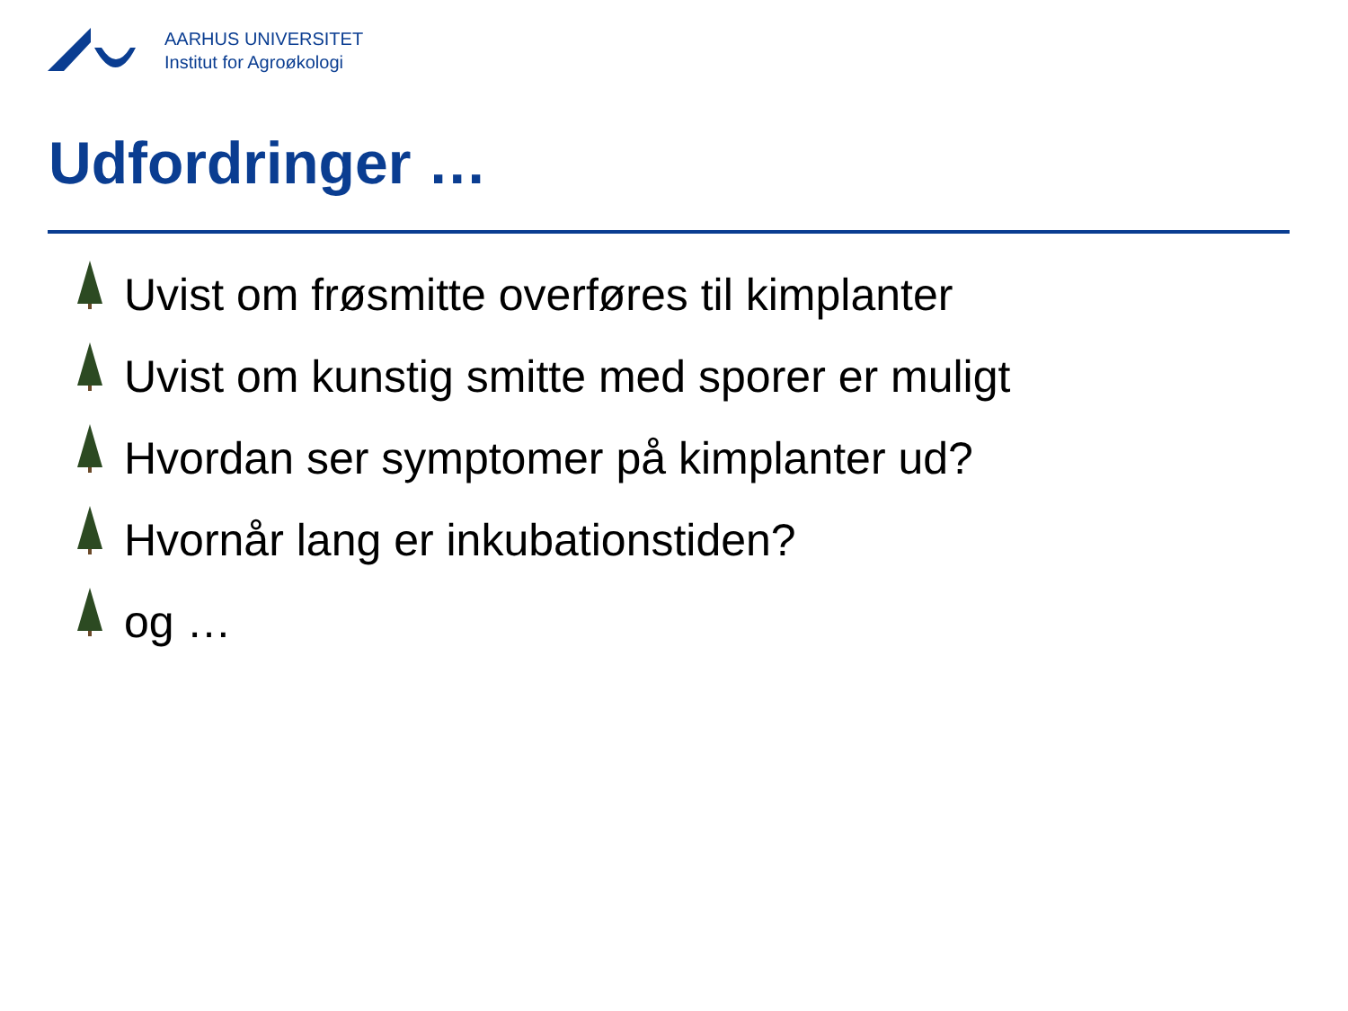AARHUS UNIVERSITET
Institut for Agroøkologi
Udfordringer …
Uvist om frøsmitte overføres til kimplanter
Uvist om kunstig smitte med sporer er muligt
Hvordan ser symptomer på kimplanter ud?
Hvornår lang er inkubationstiden?
og …